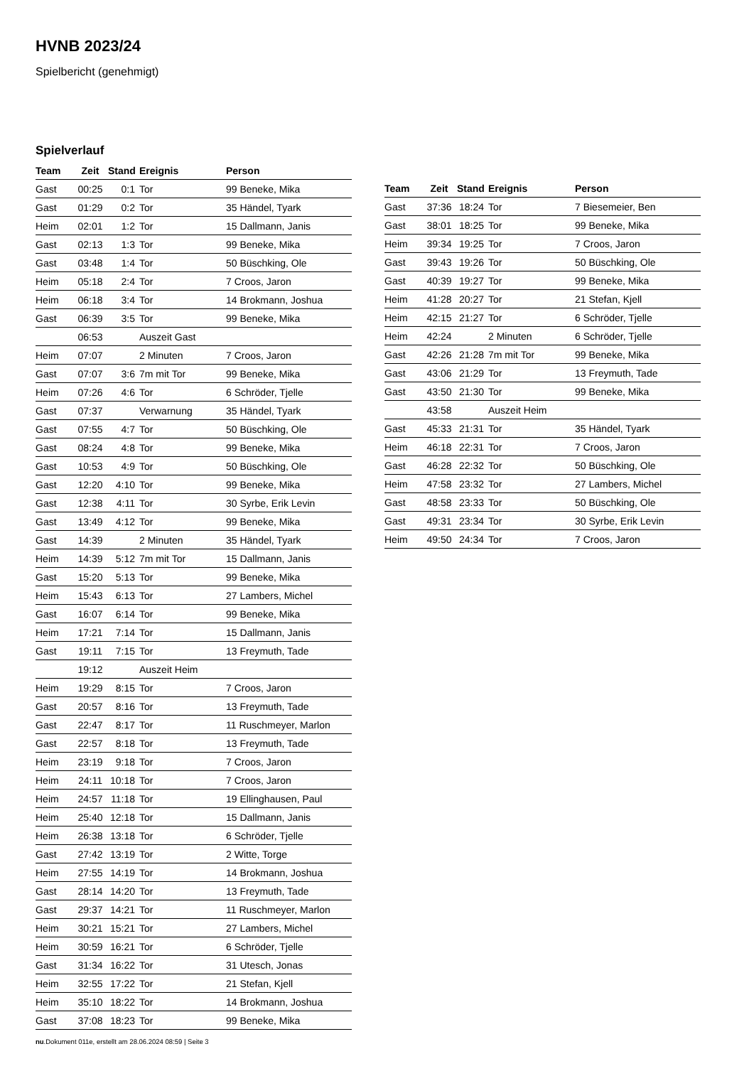HVNB 2023/24
Spielbericht (genehmigt)
Spielverlauf
| Team | Zeit | Stand | Ereignis | Person |
| --- | --- | --- | --- | --- |
| Gast | 00:25 | 0:1 | Tor | 99 Beneke, Mika |
| Gast | 01:29 | 0:2 | Tor | 35 Händel, Tyark |
| Heim | 02:01 | 1:2 | Tor | 15 Dallmann, Janis |
| Gast | 02:13 | 1:3 | Tor | 99 Beneke, Mika |
| Gast | 03:48 | 1:4 | Tor | 50 Büschking, Ole |
| Heim | 05:18 | 2:4 | Tor | 7 Croos, Jaron |
| Heim | 06:18 | 3:4 | Tor | 14 Brokmann, Joshua |
| Gast | 06:39 | 3:5 | Tor | 99 Beneke, Mika |
| | 06:53 | | Auszeit Gast | |
| Heim | 07:07 | | 2 Minuten | 7 Croos, Jaron |
| Gast | 07:07 | 3:6 | 7m mit Tor | 99 Beneke, Mika |
| Heim | 07:26 | 4:6 | Tor | 6 Schröder, Tjelle |
| Gast | 07:37 | | Verwarnung | 35 Händel, Tyark |
| Gast | 07:55 | 4:7 | Tor | 50 Büschking, Ole |
| Gast | 08:24 | 4:8 | Tor | 99 Beneke, Mika |
| Gast | 10:53 | 4:9 | Tor | 50 Büschking, Ole |
| Gast | 12:20 | 4:10 | Tor | 99 Beneke, Mika |
| Gast | 12:38 | 4:11 | Tor | 30 Syrbe, Erik Levin |
| Gast | 13:49 | 4:12 | Tor | 99 Beneke, Mika |
| Gast | 14:39 | | 2 Minuten | 35 Händel, Tyark |
| Heim | 14:39 | 5:12 | 7m mit Tor | 15 Dallmann, Janis |
| Gast | 15:20 | 5:13 | Tor | 99 Beneke, Mika |
| Heim | 15:43 | 6:13 | Tor | 27 Lambers, Michel |
| Gast | 16:07 | 6:14 | Tor | 99 Beneke, Mika |
| Heim | 17:21 | 7:14 | Tor | 15 Dallmann, Janis |
| Gast | 19:11 | 7:15 | Tor | 13 Freymuth, Tade |
| | 19:12 | | Auszeit Heim | |
| Heim | 19:29 | 8:15 | Tor | 7 Croos, Jaron |
| Gast | 20:57 | 8:16 | Tor | 13 Freymuth, Tade |
| Gast | 22:47 | 8:17 | Tor | 11 Ruschmeyer, Marlon |
| Gast | 22:57 | 8:18 | Tor | 13 Freymuth, Tade |
| Heim | 23:19 | 9:18 | Tor | 7 Croos, Jaron |
| Heim | 24:11 | 10:18 | Tor | 7 Croos, Jaron |
| Heim | 24:57 | 11:18 | Tor | 19 Ellinghausen, Paul |
| Heim | 25:40 | 12:18 | Tor | 15 Dallmann, Janis |
| Heim | 26:38 | 13:18 | Tor | 6 Schröder, Tjelle |
| Gast | 27:42 | 13:19 | Tor | 2 Witte, Torge |
| Heim | 27:55 | 14:19 | Tor | 14 Brokmann, Joshua |
| Gast | 28:14 | 14:20 | Tor | 13 Freymuth, Tade |
| Gast | 29:37 | 14:21 | Tor | 11 Ruschmeyer, Marlon |
| Heim | 30:21 | 15:21 | Tor | 27 Lambers, Michel |
| Heim | 30:59 | 16:21 | Tor | 6 Schröder, Tjelle |
| Gast | 31:34 | 16:22 | Tor | 31 Utesch, Jonas |
| Heim | 32:55 | 17:22 | Tor | 21 Stefan, Kjell |
| Heim | 35:10 | 18:22 | Tor | 14 Brokmann, Joshua |
| Gast | 37:08 | 18:23 | Tor | 99 Beneke, Mika |
| Team | Zeit | Stand | Ereignis | Person |
| --- | --- | --- | --- | --- |
| Gast | 37:36 | 18:24 | Tor | 7 Biesemeier, Ben |
| Gast | 38:01 | 18:25 | Tor | 99 Beneke, Mika |
| Heim | 39:34 | 19:25 | Tor | 7 Croos, Jaron |
| Gast | 39:43 | 19:26 | Tor | 50 Büschking, Ole |
| Gast | 40:39 | 19:27 | Tor | 99 Beneke, Mika |
| Heim | 41:28 | 20:27 | Tor | 21 Stefan, Kjell |
| Heim | 42:15 | 21:27 | Tor | 6 Schröder, Tjelle |
| Heim | 42:24 | | 2 Minuten | 6 Schröder, Tjelle |
| Gast | 42:26 | 21:28 | 7m mit Tor | 99 Beneke, Mika |
| Gast | 43:06 | 21:29 | Tor | 13 Freymuth, Tade |
| Gast | 43:50 | 21:30 | Tor | 99 Beneke, Mika |
| | 43:58 | | Auszeit Heim | |
| Gast | 45:33 | 21:31 | Tor | 35 Händel, Tyark |
| Heim | 46:18 | 22:31 | Tor | 7 Croos, Jaron |
| Gast | 46:28 | 22:32 | Tor | 50 Büschking, Ole |
| Heim | 47:58 | 23:32 | Tor | 27 Lambers, Michel |
| Gast | 48:58 | 23:33 | Tor | 50 Büschking, Ole |
| Gast | 49:31 | 23:34 | Tor | 30 Syrbe, Erik Levin |
| Heim | 49:50 | 24:34 | Tor | 7 Croos, Jaron |
nu.Dokument 011e, erstellt am 28.06.2024 08:59 | Seite 3